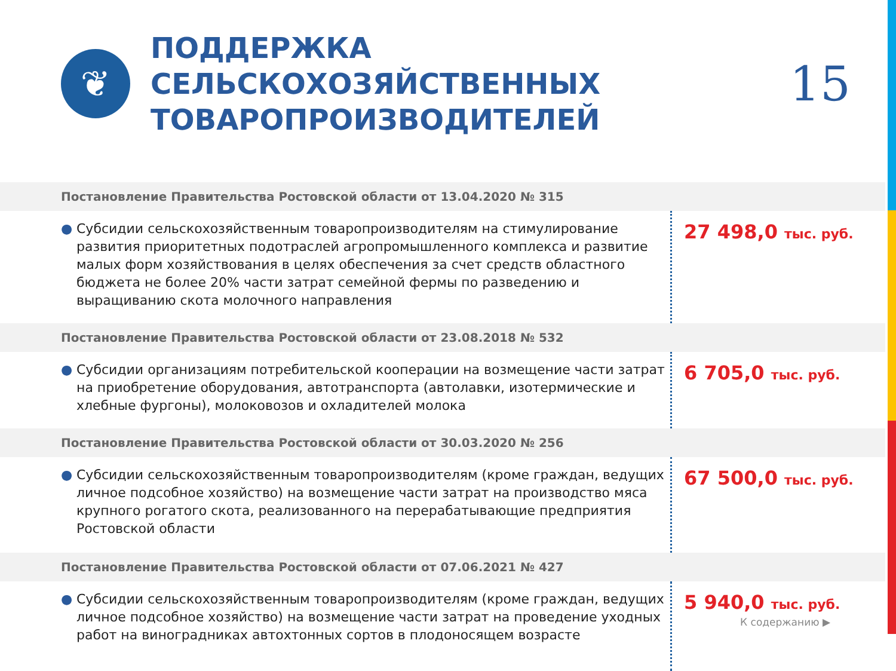❦
ПОДДЕРЖКА СЕЛЬСКОХОЗЯЙСТВЕННЫХ ТОВАРОПРОИЗВОДИТЕЛЕЙ
15
Постановление Правительства Ростовской области от 13.04.2020 № 315
● Субсидии сельскохозяйственным товаропроизводителям на стимулирование развития приоритетных подотраслей агропромышленного комплекса и развитие малых форм хозяйствования в целях обеспечения за счет средств областного бюджета не более 20% части затрат семейной фермы по разведению и выращиванию скота молочного направления
27 498,0 тыс. руб.
Постановление Правительства Ростовской области от 23.08.2018 № 532
● Субсидии организациям потребительской кооперации на возмещение части затрат на приобретение оборудования, автотранспорта (автолавки, изотермические и хлебные фургоны), молоковозов и охладителей молока
6 705,0 тыс. руб.
Постановление Правительства Ростовской области от 30.03.2020 № 256
● Субсидии сельскохозяйственным товаропроизводителям (кроме граждан, ведущих личное подсобное хозяйство) на возмещение части затрат на производство мяса крупного рогатого скота, реализованного на перерабатывающие предприятия Ростовской области
67 500,0 тыс. руб.
Постановление Правительства Ростовской области от 07.06.2021 № 427
● Субсидии сельскохозяйственным товаропроизводителям (кроме граждан, ведущих личное подсобное хозяйство) на возмещение части затрат на проведение уходных работ на виноградниках автохтонных сортов в плодоносящем возрасте
5 940,0 тыс. руб.
К содержанию ▶